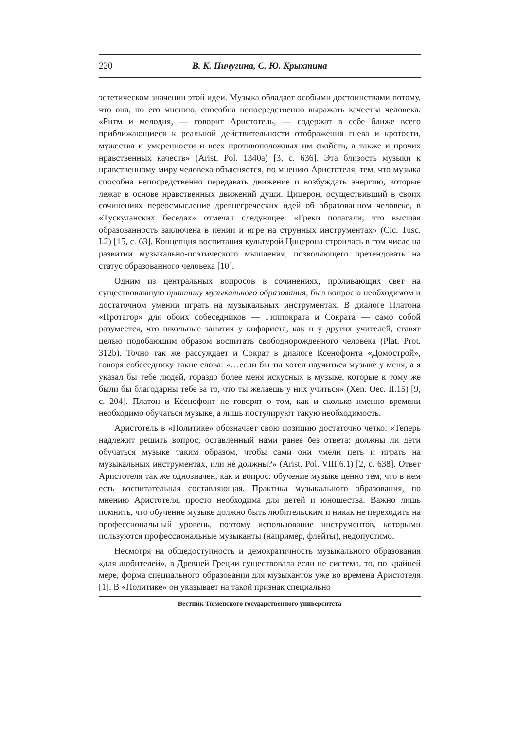220 В. К. Пичугина, С. Ю. Крыхтина
эстетическом значении этой идеи. Музыка обладает особыми достоинствами потому, что она, по его мнению, способна непосредственно выражать качества человека. «Ритм и мелодия, — говорит Аристотель, — содержат в себе ближе всего приближающиеся к реальной действительности отображения гнева и кротости, мужества и умеренности и всех противоположных им свойств, а также и прочих нравственных качеств» (Arist. Pol. 1340a) [3, с. 636]. Эта близость музыки к нравственному миру человека объясняется, по мнению Аристотеля, тем, что музыка способна непосредственно передавать движение и возбуждать энергию, которые лежат в основе нравственных движений души. Цицерон, осуществивший в своих сочинениях переосмысление древнегреческих идей об образованном человеке, в «Тускуланских беседах» отмечал следующее: «Греки полагали, что высшая образованность заключена в пении и игре на струнных инструментах» (Cic. Tusc. I.2) [15, с. 63]. Концепция воспитания культурой Цицерона строилась в том числе на развитии музыкально-поэтического мышления, позволяющего претендовать на статус образованного человека [10].
Одним из центральных вопросов в сочинениях, проливающих свет на существовавшую практику музыкального образования, был вопрос о необходимом и достаточном умении играть на музыкальных инструментах. В диалоге Платона «Протагор» для обоих собеседников — Гиппократа и Сократа — само собой разумеется, что школьные занятия у кифариста, как и у других учителей, ставят целью подобающим образом воспитать свободнорожденного человека (Plat. Prot. 312b). Точно так же рассуждает и Сократ в диалоге Ксенофонта «Домострой», говоря собеседнику такие слова: «…если бы ты хотел научиться музыке у меня, а я указал бы тебе людей, гораздо более меня искусных в музыке, которые к тому же были бы благодарны тебе за то, что ты желаешь у них учиться» (Xen. Oec. II.15) [9, с. 204]. Платон и Ксенофонт не говорят о том, как и сколько именно времени необходимо обучаться музыке, а лишь постулируют такую необходимость.
Аристотель в «Политике» обозначает свою позицию достаточно четко: «Теперь надлежит решить вопрос, оставленный нами ранее без ответа: должны ли дети обучаться музыке таким образом, чтобы сами они умели петь и играть на музыкальных инструментах, или не должны?» (Arist. Pol. VIII.6.1) [2, с. 638]. Ответ Аристотеля так же однозначен, как и вопрос: обучение музыке ценно тем, что в нем есть воспитательная составляющая. Практика музыкального образования, по мнению Аристотеля, просто необходима для детей и юношества. Важно лишь помнить, что обучение музыке должно быть любительским и никак не переходить на профессиональный уровень, поэтому использование инструментов, которыми пользуются профессиональные музыканты (например, флейты), недопустимо.
Несмотря на общедоступность и демократичность музыкального образования «для любителей», в Древней Греции существовала если не система, то, по крайней мере, форма специального образования для музыкантов уже во времена Аристотеля [1]. В «Политике» он указывает на такой признак специально
Вестник Тюменского государственного университета